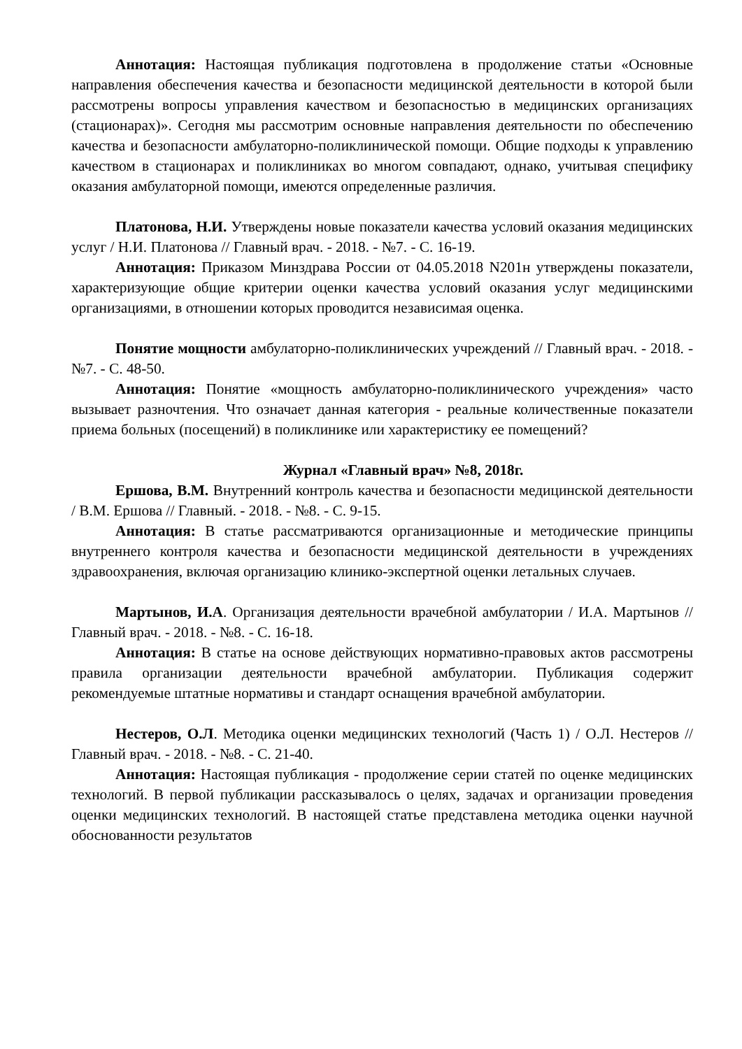Аннотация: Настоящая публикация подготовлена в продолжение статьи «Основные направления обеспечения качества и безопасности медицинской деятельности в которой были рассмотрены вопросы управления качеством и безопасностью в медицинских организациях (стационарах)». Сегодня мы рассмотрим основные направления деятельности по обеспечению качества и безопасности амбулаторно-поликлинической помощи. Общие подходы к управлению качеством в стационарах и поликлиниках во многом совпадают, однако, учитывая специфику оказания амбулаторной помощи, имеются определенные различия.
Платонова, Н.И. Утверждены новые показатели качества условий оказания медицинских услуг / Н.И. Платонова // Главный врач. - 2018. - №7. - С. 16-19.
Аннотация: Приказом Минздрава России от 04.05.2018 N201н утверждены показатели, характеризующие общие критерии оценки качества условий оказания услуг медицинскими организациями, в отношении которых проводится независимая оценка.
Понятие мощности амбулаторно-поликлинических учреждений // Главный врач. - 2018. - №7. - С. 48-50.
Аннотация: Понятие «мощность амбулаторно-поликлинического учреждения» часто вызывает разночтения. Что означает данная категория - реальные количественные показатели приема больных (посещений) в поликлинике или характеристику ее помещений?
Журнал «Главный врач» №8, 2018г.
Ершова, В.М. Внутренний контроль качества и безопасности медицинской деятельности / В.М. Ершова // Главный. - 2018. - №8. - С. 9-15.
Аннотация: В статье рассматриваются организационные и методические принципы внутреннего контроля качества и безопасности медицинской деятельности в учреждениях здравоохранения, включая организацию клинико-экспертной оценки летальных случаев.
Мартынов, И.А. Организация деятельности врачебной амбулатории / И.А. Мартынов // Главный врач. - 2018. - №8. - С. 16-18.
Аннотация: В статье на основе действующих нормативно-правовых актов рассмотрены правила организации деятельности врачебной амбулатории. Публикация содержит рекомендуемые штатные нормативы и стандарт оснащения врачебной амбулатории.
Нестеров, О.Л. Методика оценки медицинских технологий (Часть 1) / О.Л. Нестеров // Главный врач. - 2018. - №8. - С. 21-40.
Аннотация: Настоящая публикация - продолжение серии статей по оценке медицинских технологий. В первой публикации рассказывалось о целях, задачах и организации проведения оценки медицинских технологий. В настоящей статье представлена методика оценки научной обоснованности результатов